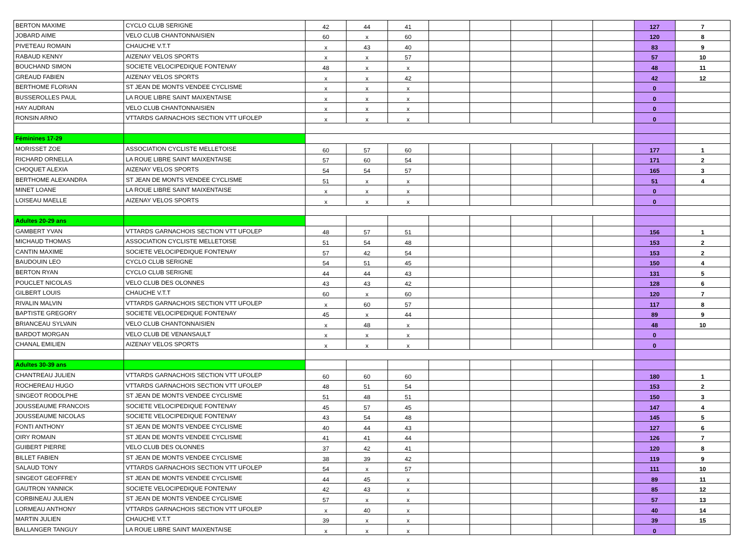| BERTON MAXIME | CYCLO CLUB SERIGNE | 42 | 44 | 41 | | | | | | 127 | 7 |
| JOBARD AIME | VELO CLUB CHANTONNAISIEN | 60 | x | 60 | | | | | | 120 | 8 |
| PIVETEAU ROMAIN | CHAUCHE V.T.T | x | 43 | 40 | | | | | | 83 | 9 |
| RABAUD KENNY | AIZENAY VELOS SPORTS | x | x | 57 | | | | | | 57 | 10 |
| BOUCHAND SIMON | SOCIETE VELOCIPEDIQUE FONTENAY | 48 | x | x | | | | | | 48 | 11 |
| GREAUD FABIEN | AIZENAY VELOS SPORTS | x | x | 42 | | | | | | 42 | 12 |
| BERTHOME FLORIAN | ST JEAN DE MONTS VENDEE CYCLISME | x | x | x | | | | | | 0 | |
| BUSSEROLLES PAUL | LA ROUE LIBRE SAINT MAIXENTAISE | x | x | x | | | | | | 0 | |
| HAY AUDRAN | VELO CLUB CHANTONNAISIEN | x | x | x | | | | | | 0 | |
| RONSIN ARNO | VTTARDS GARNACHOIS SECTION VTT UFOLEP | x | x | x | | | | | | 0 | |
| Féminines 17-29 | | | | | | | | | | | |
| MORISSET ZOE | ASSOCIATION CYCLISTE MELLETOISE | 60 | 57 | 60 | | | | | | 177 | 1 |
| RICHARD ORNELLA | LA ROUE LIBRE SAINT MAIXENTAISE | 57 | 60 | 54 | | | | | | 171 | 2 |
| CHOQUET ALEXIA | AIZENAY VELOS SPORTS | 54 | 54 | 57 | | | | | | 165 | 3 |
| BERTHOME ALEXANDRA | ST JEAN DE MONTS VENDEE CYCLISME | 51 | x | x | | | | | | 51 | 4 |
| MINET LOANE | LA ROUE LIBRE SAINT MAIXENTAISE | x | x | x | | | | | | 0 | |
| LOISEAU MAELLE | AIZENAY VELOS SPORTS | x | x | x | | | | | | 0 | |
| Adultes 20-29 ans | | | | | | | | | | | |
| GAMBERT YVAN | VTTARDS GARNACHOIS SECTION VTT UFOLEP | 48 | 57 | 51 | | | | | | 156 | 1 |
| MICHAUD THOMAS | ASSOCIATION CYCLISTE MELLETOISE | 51 | 54 | 48 | | | | | | 153 | 2 |
| CANTIN MAXIME | SOCIETE VELOCIPEDIQUE FONTENAY | 57 | 42 | 54 | | | | | | 153 | 2 |
| BAUDOUIN LEO | CYCLO CLUB SERIGNE | 54 | 51 | 45 | | | | | | 150 | 4 |
| BERTON RYAN | CYCLO CLUB SERIGNE | 44 | 44 | 43 | | | | | | 131 | 5 |
| POUCLET NICOLAS | VELO CLUB DES OLONNES | 43 | 43 | 42 | | | | | | 128 | 6 |
| GILBERT LOUIS | CHAUCHE V.T.T | 60 | x | 60 | | | | | | 120 | 7 |
| RIVALIN MALVIN | VTTARDS GARNACHOIS SECTION VTT UFOLEP | x | 60 | 57 | | | | | | 117 | 8 |
| BAPTISTE GREGORY | SOCIETE VELOCIPEDIQUE FONTENAY | 45 | x | 44 | | | | | | 89 | 9 |
| BRIANCEAU SYLVAIN | VELO CLUB CHANTONNAISIEN | x | 48 | x | | | | | | 48 | 10 |
| BARDOT MORGAN | VELO CLUB DE VENANSAULT | x | x | x | | | | | | 0 | |
| CHANAL EMILIEN | AIZENAY VELOS SPORTS | x | x | x | | | | | | 0 | |
| Adultes 30-39 ans | | | | | | | | | | | |
| CHANTREAU JULIEN | VTTARDS GARNACHOIS SECTION VTT UFOLEP | 60 | 60 | 60 | | | | | | 180 | 1 |
| ROCHEREAU HUGO | VTTARDS GARNACHOIS SECTION VTT UFOLEP | 48 | 51 | 54 | | | | | | 153 | 2 |
| SINGEOT RODOLPHE | ST JEAN DE MONTS VENDEE CYCLISME | 51 | 48 | 51 | | | | | | 150 | 3 |
| JOUSSEAUME FRANCOIS | SOCIETE VELOCIPEDIQUE FONTENAY | 45 | 57 | 45 | | | | | | 147 | 4 |
| JOUSSEAUME NICOLAS | SOCIETE VELOCIPEDIQUE FONTENAY | 43 | 54 | 48 | | | | | | 145 | 5 |
| FONTI ANTHONY | ST JEAN DE MONTS VENDEE CYCLISME | 40 | 44 | 43 | | | | | | 127 | 6 |
| OIRY ROMAIN | ST JEAN DE MONTS VENDEE CYCLISME | 41 | 41 | 44 | | | | | | 126 | 7 |
| GUIBERT PIERRE | VELO CLUB DES OLONNES | 37 | 42 | 41 | | | | | | 120 | 8 |
| BILLET FABIEN | ST JEAN DE MONTS VENDEE CYCLISME | 38 | 39 | 42 | | | | | | 119 | 9 |
| SALAUD TONY | VTTARDS GARNACHOIS SECTION VTT UFOLEP | 54 | x | 57 | | | | | | 111 | 10 |
| SINGEOT GEOFFREY | ST JEAN DE MONTS VENDEE CYCLISME | 44 | 45 | x | | | | | | 89 | 11 |
| GAUTRON YANNICK | SOCIETE VELOCIPEDIQUE FONTENAY | 42 | 43 | x | | | | | | 85 | 12 |
| CORBINEAU JULIEN | ST JEAN DE MONTS VENDEE CYCLISME | 57 | x | x | | | | | | 57 | 13 |
| LORMEAU ANTHONY | VTTARDS GARNACHOIS SECTION VTT UFOLEP | x | 40 | x | | | | | | 40 | 14 |
| MARTIN JULIEN | CHAUCHE V.T.T | 39 | x | x | | | | | | 39 | 15 |
| BALLANGER TANGUY | LA ROUE LIBRE SAINT MAIXENTAISE | x | x | x | | | | | | 0 | |